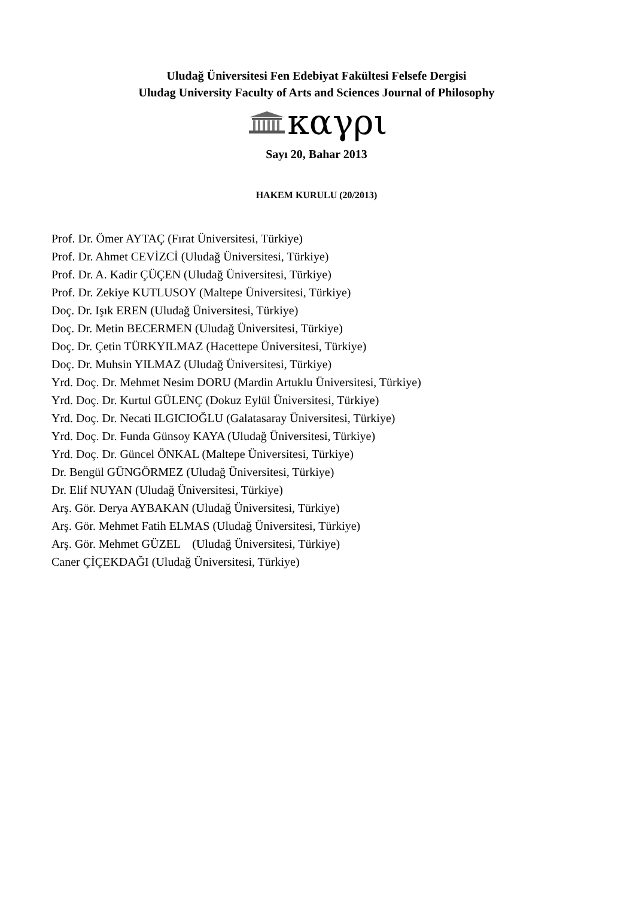Uludağ Üniversitesi Fen Edebiyat Fakültesi Felsefe Dergisi
Uludag University Faculty of Arts and Sciences Journal of Philosophy
καγρι
Sayı 20, Bahar 2013
HAKEM KURULU (20/2013)
Prof. Dr. Ömer AYTAÇ (Fırat Üniversitesi, Türkiye)
Prof. Dr. Ahmet CEVİZCİ (Uludağ Üniversitesi, Türkiye)
Prof. Dr. A. Kadir ÇÜÇEN (Uludağ Üniversitesi, Türkiye)
Prof. Dr. Zekiye KUTLUSOY (Maltepe Üniversitesi, Türkiye)
Doç. Dr. Işık EREN (Uludağ Üniversitesi, Türkiye)
Doç. Dr. Metin BECERMEN (Uludağ Üniversitesi, Türkiye)
Doç. Dr. Çetin TÜRKYILMAZ (Hacettepe Üniversitesi, Türkiye)
Doç. Dr. Muhsin YILMAZ (Uludağ Üniversitesi, Türkiye)
Yrd. Doç. Dr. Mehmet Nesim DORU (Mardin Artuklu Üniversitesi, Türkiye)
Yrd. Doç. Dr. Kurtul GÜLENÇ (Dokuz Eylül Üniversitesi, Türkiye)
Yrd. Doç. Dr. Necati ILGICIOĞLU (Galatasaray Üniversitesi, Türkiye)
Yrd. Doç. Dr. Funda Günsoy KAYA (Uludağ Üniversitesi, Türkiye)
Yrd. Doç. Dr. Güncel ÖNKAL (Maltepe Üniversitesi, Türkiye)
Dr. Bengül GÜNGÖRMEZ (Uludağ Üniversitesi, Türkiye)
Dr. Elif NUYAN (Uludağ Üniversitesi, Türkiye)
Arş. Gör. Derya AYBAKAN (Uludağ Üniversitesi, Türkiye)
Arş. Gör. Mehmet Fatih ELMAS (Uludağ Üniversitesi, Türkiye)
Arş. Gör. Mehmet GÜZEL (Uludağ Üniversitesi, Türkiye)
Caner ÇİÇEKDAĞI (Uludağ Üniversitesi, Türkiye)